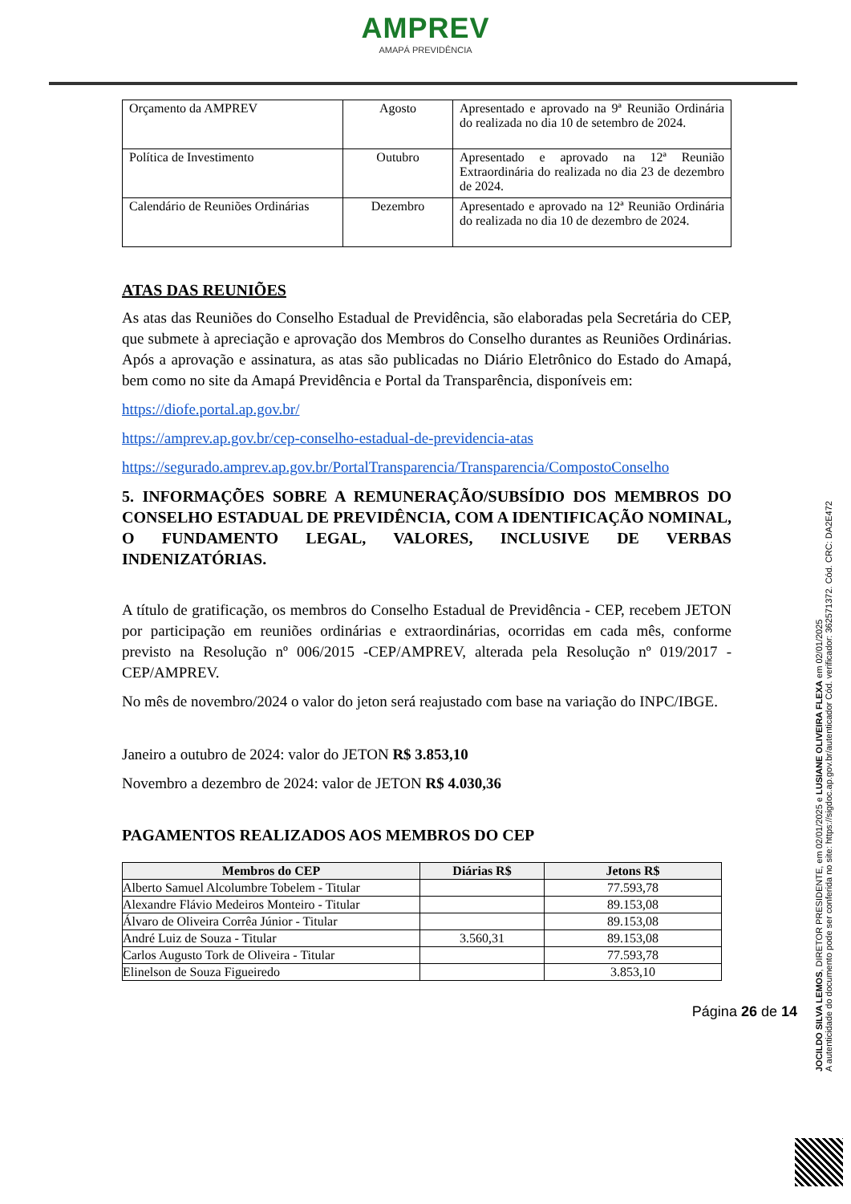AMPREV
AMAPÁ PREVIDÊNCIA
| Orçamento da AMPREV | Agosto | Apresentado e aprovado na 9ª Reunião Ordinária do realizada no dia 10 de setembro de 2024. |
| Política de Investimento | Outubro | Apresentado e aprovado na 12ª Reunião Extraordinária do realizada no dia 23 de dezembro de 2024. |
| Calendário de Reuniões Ordinárias | Dezembro | Apresentado e aprovado na 12ª Reunião Ordinária do realizada no dia 10 de dezembro de 2024. |
ATAS DAS REUNIÕES
As atas das Reuniões do Conselho Estadual de Previdência, são elaboradas pela Secretária do CEP, que submete à apreciação e aprovação dos Membros do Conselho durantes as Reuniões Ordinárias. Após a aprovação e assinatura, as atas são publicadas no Diário Eletrônico do Estado do Amapá, bem como no site da Amapá Previdência e Portal da Transparência, disponíveis em:
https://diofe.portal.ap.gov.br/
https://amprev.ap.gov.br/cep-conselho-estadual-de-previdencia-atas
https://segurado.amprev.ap.gov.br/PortalTransparencia/Transparencia/CompostoConselho
5. INFORMAÇÕES SOBRE A REMUNERAÇÃO/SUBSÍDIO DOS MEMBROS DO CONSELHO ESTADUAL DE PREVIDÊNCIA, COM A IDENTIFICAÇÃO NOMINAL, O FUNDAMENTO LEGAL, VALORES, INCLUSIVE DE VERBAS INDENIZATÓRIAS.
A título de gratificação, os membros do Conselho Estadual de Previdência - CEP, recebem JETON por participação em reuniões ordinárias e extraordinárias, ocorridas em cada mês, conforme previsto na Resolução nº 006/2015 -CEP/AMPREV, alterada pela Resolução nº 019/2017 - CEP/AMPREV.
No mês de novembro/2024 o valor do jeton será reajustado com base na variação do INPC/IBGE.
Janeiro a outubro de 2024: valor do JETON R$ 3.853,10
Novembro a dezembro de 2024: valor de JETON R$ 4.030,36
PAGAMENTOS REALIZADOS AOS MEMBROS DO CEP
| Membros do CEP | Diárias R$ | Jetons R$ |
| --- | --- | --- |
| Alberto Samuel Alcolumbre Tobelem - Titular | | 77.593,78 |
| Alexandre Flávio Medeiros Monteiro - Titular | | 89.153,08 |
| Álvaro de Oliveira Corrêa Júnior - Titular | | 89.153,08 |
| André Luiz de Souza - Titular | 3.560,31 | 89.153,08 |
| Carlos Augusto Tork de Oliveira - Titular | | 77.593,78 |
| Elinelson de Souza Figueiredo | | 3.853,10 |
Página 26 de 14
JOCILDO SILVA LEMOS, DIRETOR PRESIDENTE, em 02/01/2025 e LUSIANE OLIVEIRA FLEXA em 02/01/2025
A autenticidade do documento pode ser conferida no site: https://sigdoc.ap.gov.br/autenticador Cód. verificador: 362571372. Cód. CRC: DA2E472